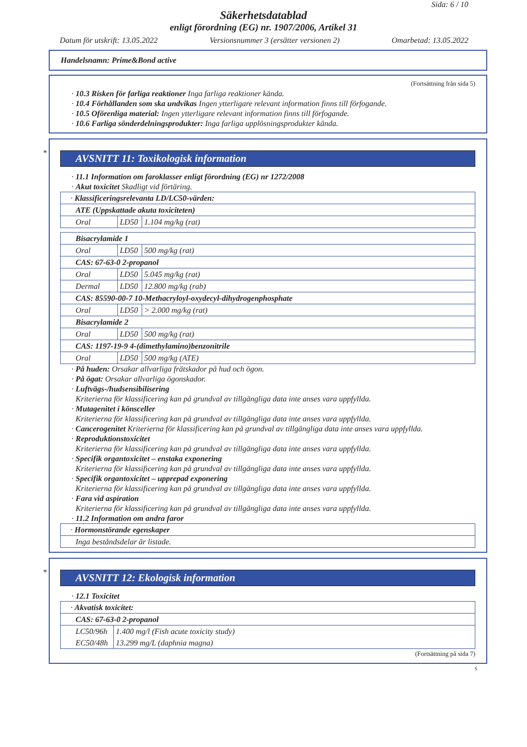Sida: 6 / 10
Säkerhetsdatablad
enligt förordning (EG) nr. 1907/2006, Artikel 31
Datum för utskrift: 13.05.2022 Versionsnummer 3 (ersätter versionen 2) Omarbetad: 13.05.2022
Handelsnamn: Prime&Bond active
(Fortsättning från sida 5)
· 10.3 Risken för farliga reaktioner Inga farliga reaktioner kända.
· 10.4 Förhållanden som ska undvikas Ingen ytterligare relevant information finns till förfogande.
· 10.5 Oförenliga material: Ingen ytterligare relevant information finns till förfogande.
· 10.6 Farliga sönderdelningsprodukter: Inga farliga upplösningsprodukter kända.
*
AVSNITT 11: Toxikologisk information
· 11.1 Information om faroklasser enligt förordning (EG) nr 1272/2008
· Akut toxicitet Skadligt vid förtäring.
| · Klassificeringsrelevanta LD/LC50-värden: | | |
| ATE (Uppskattade akuta toxiciteten) | | |
| Oral | LD50 | 1.104 mg/kg (rat) |
| Bisacrylamide 1 | | |
| Oral | LD50 | 500 mg/kg (rat) |
| CAS: 67-63-0 2-propanol | | |
| Oral | LD50 | 5.045 mg/kg (rat) |
| Dermal | LD50 | 12.800 mg/kg (rab) |
| CAS: 85590-00-7 10-Methacryloyl-oxydecyl-dihydrogenphosphate | | |
| Oral | LD50 | > 2.000 mg/kg (rat) |
| Bisacrylamide 2 | | |
| Oral | LD50 | 500 mg/kg (rat) |
| CAS: 1197-19-9 4-(dimethylamino)benzonitrile | | |
| Oral | LD50 | 500 mg/kg (ATE) |
· På huden: Orsakar allvarliga frätskador på hud och ögon.
· På ögat: Orsakar allvarliga ögonskador.
· Luftvägs-/hudsensibilisering
Kriterierna för klassificering kan på grundval av tillgängliga data inte anses vara uppfyllda.
· Mutagenitet i könsceller
Kriterierna för klassificering kan på grundval av tillgängliga data inte anses vara uppfyllda.
· Cancerogenitet Kriterierna för klassificering kan på grundval av tillgängliga data inte anses vara uppfyllda.
· Reproduktionstoxicitet
Kriterierna för klassificering kan på grundval av tillgängliga data inte anses vara uppfyllda.
· Specifik organtoxicitet – enstaka exponering
Kriterierna för klassificering kan på grundval av tillgängliga data inte anses vara uppfyllda.
· Specifik organtoxicitet – upprepad exponering
Kriterierna för klassificering kan på grundval av tillgängliga data inte anses vara uppfyllda.
· Fara vid aspiration
Kriterierna för klassificering kan på grundval av tillgängliga data inte anses vara uppfyllda.
· 11.2 Information om andra faror
| · Hormonstörande egenskaper |
| Inga beståndsdelar är listade. |
*
AVSNITT 12: Ekologisk information
· 12.1 Toxicitet
| · Akvatisk toxicitet: | |
| CAS: 67-63-0 2-propanol | |
| LC50/96h | 1.400 mg/l (Fish acute toxicity study) |
| EC50/48h | 13.299 mg/L (daphnia magna) |
(Fortsättning på sida 7)
S